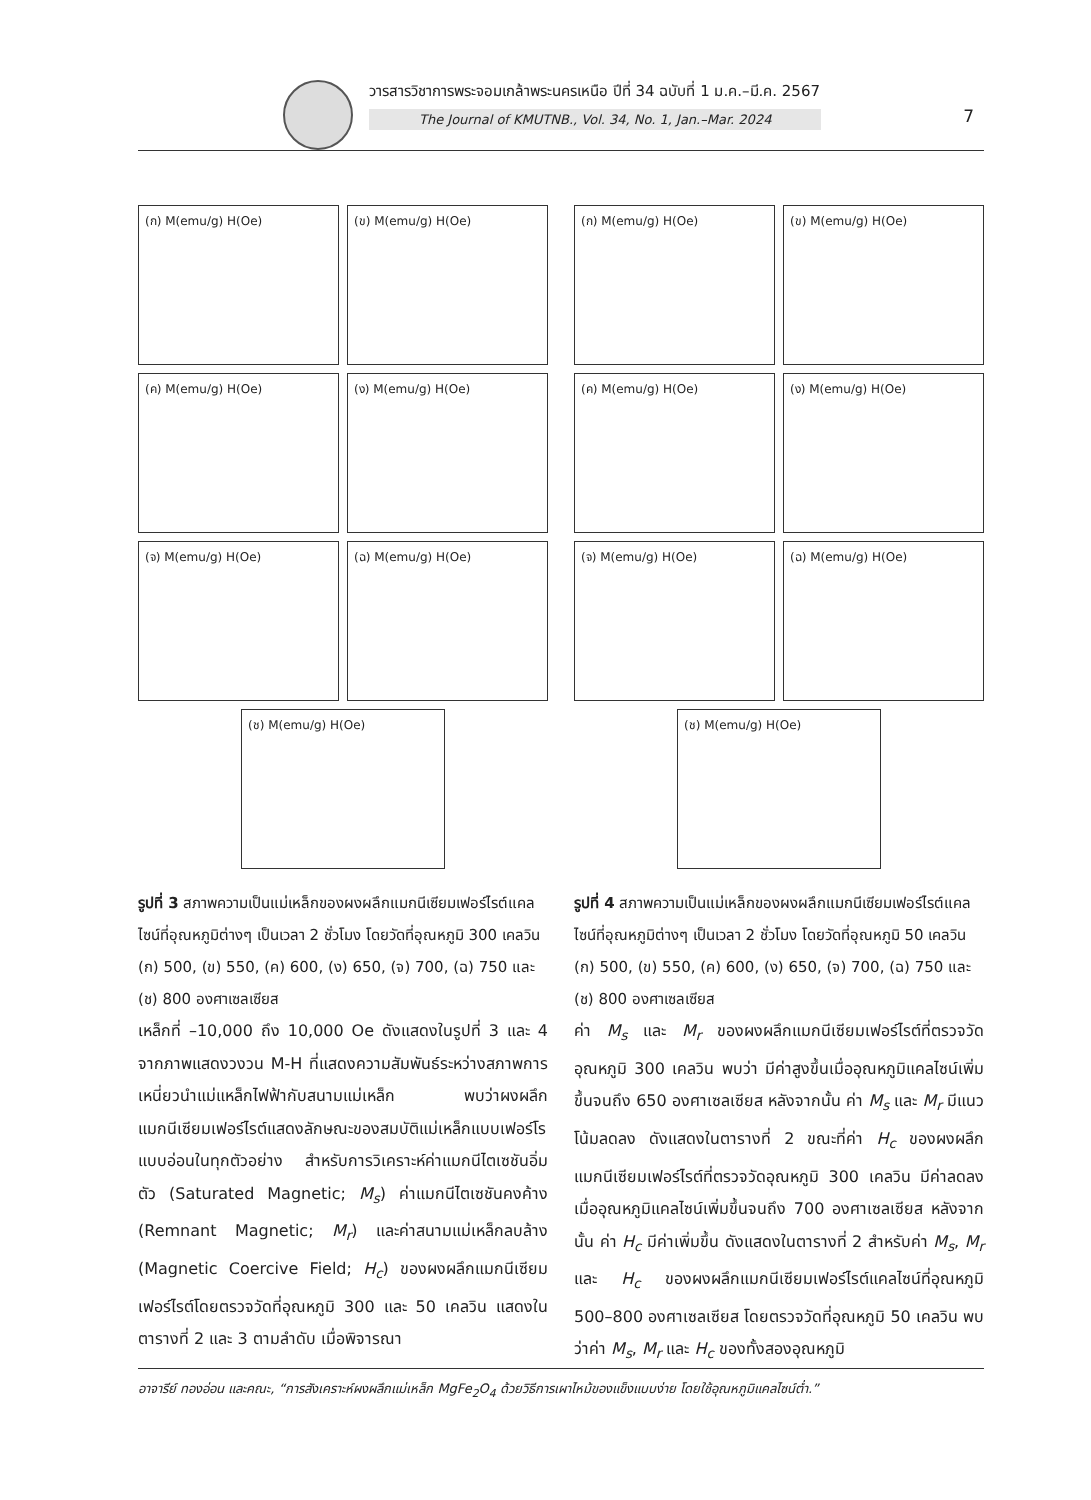วารสารวิชาการพระจอมเกล้าพระนครเหนือ ปีที่ 34 ฉบับที่ 1 ม.ค.–มี.ค. 2567
The Journal of KMUTNB., Vol. 34, No. 1, Jan.–Mar. 2024
7
(ก) M(emu/g) H(Oe)
(ข) M(emu/g) H(Oe)
(ค) M(emu/g) H(Oe)
(ง) M(emu/g) H(Oe)
(จ) M(emu/g) H(Oe)
(ฉ) M(emu/g) H(Oe)
(ช) M(emu/g) H(Oe)
รูปที่ 3 สภาพความเป็นแม่เหล็กของผงผลึกแมกนีเซียมเฟอร์ไรต์แคลไซน์ที่อุณหภูมิต่างๆ เป็นเวลา 2 ชั่วโมง โดยวัดที่อุณหภูมิ 300 เคลวิน (ก) 500, (ข) 550, (ค) 600, (ง) 650, (จ) 700, (ฉ) 750 และ (ช) 800 องศาเซลเซียส
(ก) M(emu/g) H(Oe)
(ข) M(emu/g) H(Oe)
(ค) M(emu/g) H(Oe)
(ง) M(emu/g) H(Oe)
(จ) M(emu/g) H(Oe)
(ฉ) M(emu/g) H(Oe)
(ช) M(emu/g) H(Oe)
รูปที่ 4 สภาพความเป็นแม่เหล็กของผงผลึกแมกนีเซียมเฟอร์ไรต์แคลไซน์ที่อุณหภูมิต่างๆ เป็นเวลา 2 ชั่วโมง โดยวัดที่อุณหภูมิ 50 เคลวิน (ก) 500, (ข) 550, (ค) 600, (ง) 650, (จ) 700, (ฉ) 750 และ (ช) 800 องศาเซลเซียส
เหล็กที่ –10,000 ถึง 10,000 Oe ดังแสดงในรูปที่ 3 และ 4 จากภาพแสดงวงวน M-H ที่แสดงความสัมพันธ์ระหว่างสภาพการเหนี่ยวนำแม่แหล็กไฟฟ้ากับสนามแม่เหล็ก พบว่าผงผลึกแมกนีเซียมเฟอร์ไรต์แสดงลักษณะของสมบัติแม่เหล็กแบบเฟอร์โรแบบอ่อนในทุกตัวอย่าง สำหรับการวิเคราะห์ค่าแมกนีไตเซชันอิ่มตัว (Saturated Magnetic; M<sub>s</sub>) ค่าแมกนีไตเซชันคงค้าง (Remnant Magnetic; M<sub>r</sub>) และค่าสนามแม่เหล็กลบล้าง (Magnetic Coercive Field; H<sub>c</sub>) ของผงผลึกแมกนีเซียมเฟอร์ไรต์โดยตรวจวัดที่อุณหภูมิ 300 และ 50 เคลวิน แสดงในตารางที่ 2 และ 3 ตามลำดับ เมื่อพิจารณา
ค่า M<sub>s</sub> และ M<sub>r</sub> ของผงผลึกแมกนีเซียมเฟอร์ไรต์ที่ตรวจวัดอุณหภูมิ 300 เคลวิน พบว่า มีค่าสูงขึ้นเมื่ออุณหภูมิแคลไซน์เพิ่มขึ้นจนถึง 650 องศาเซลเซียส หลังจากนั้น ค่า M<sub>s</sub> และ M<sub>r</sub> มีแนวโน้มลดลง ดังแสดงในตารางที่ 2 ขณะที่ค่า H<sub>c</sub> ของผงผลึกแมกนีเซียมเฟอร์ไรต์ที่ตรวจวัดอุณหภูมิ 300 เคลวิน มีค่าลดลงเมื่ออุณหภูมิแคลไซน์เพิ่มขึ้นจนถึง 700 องศาเซลเซียส หลังจากนั้น ค่า H<sub>c</sub> มีค่าเพิ่มขึ้น ดังแสดงในตารางที่ 2 สำหรับค่า M<sub>s</sub>, M<sub>r</sub> และ H<sub>c</sub> ของผงผลึกแมกนีเซียมเฟอร์ไรต์แคลไซน์ที่อุณหภูมิ 500–800 องศาเซลเซียส โดยตรวจวัดที่อุณหภูมิ 50 เคลวิน พบว่าค่า M<sub>s</sub>, M<sub>r</sub> และ H<sub>c</sub> ของทั้งสองอุณหภูมิ
อาจารีย์ ทองอ่อน และคณะ, “การสังเคราะห์ผงผลึกแม่เหล็ก MgFe<sub>2</sub>O<sub>4</sub> ด้วยวิธีการเผาไหม้ของแข็งแบบง่าย โดยใช้อุณหภูมิแคลไซน์ต่ำ.”